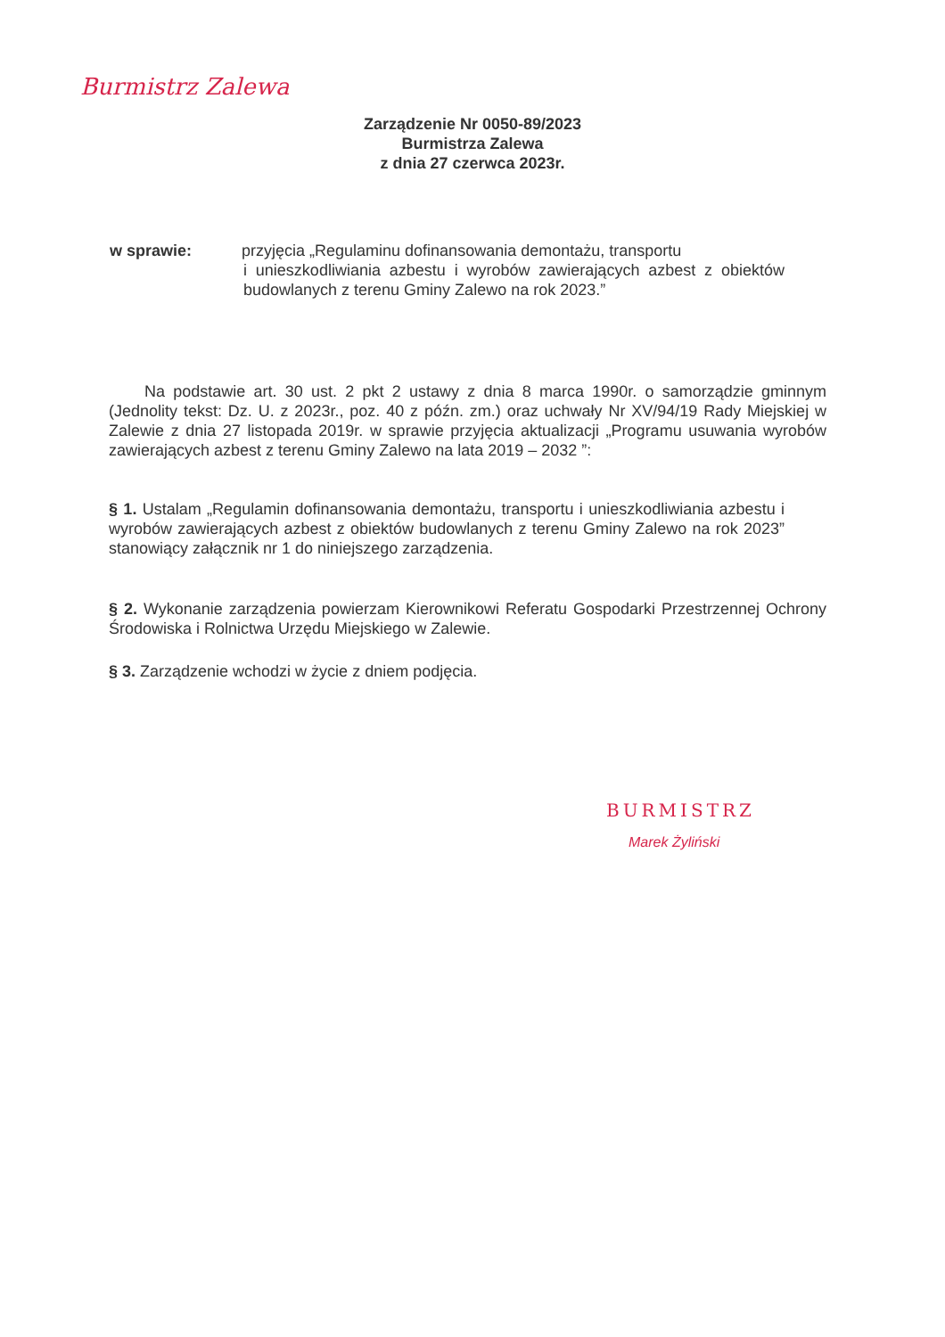Burmistrz Zalewa
Zarządzenie Nr 0050-89/2023
Burmistrza Zalewa
z dnia 27 czerwca 2023r.
w sprawie: przyjęcia „Regulaminu dofinansowania demontażu, transportu
i unieszkodliwiania azbestu i wyrobów zawierających azbest z obiektów budowlanych z terenu Gminy Zalewo na rok 2023.”
Na podstawie art. 30 ust. 2 pkt 2 ustawy z dnia 8 marca 1990r. o samorządzie gminnym (Jednolity tekst: Dz. U. z 2023r., poz. 40 z późn. zm.) oraz uchwały Nr XV/94/19 Rady Miejskiej w Zalewie z dnia 27 listopada 2019r. w sprawie przyjęcia aktualizacji „Programu usuwania wyrobów zawierających azbest z terenu Gminy Zalewo na lata 2019 – 2032 ”:
§ 1. Ustalam „Regulamin dofinansowania demontażu, transportu i unieszkodliwiania azbestu i wyrobów zawierających azbest z obiektów budowlanych z terenu Gminy Zalewo na rok 2023” stanowiący załącznik nr 1 do niniejszego zarządzenia.
§ 2. Wykonanie zarządzenia powierzam Kierownikowi Referatu Gospodarki Przestrzennej Ochrony Środowiska i Rolnictwa Urzędu Miejskiego w Zalewie.
§ 3. Zarządzenie wchodzi w życie z dniem podjęcia.
BURMISTRZ
Marek Żyliński